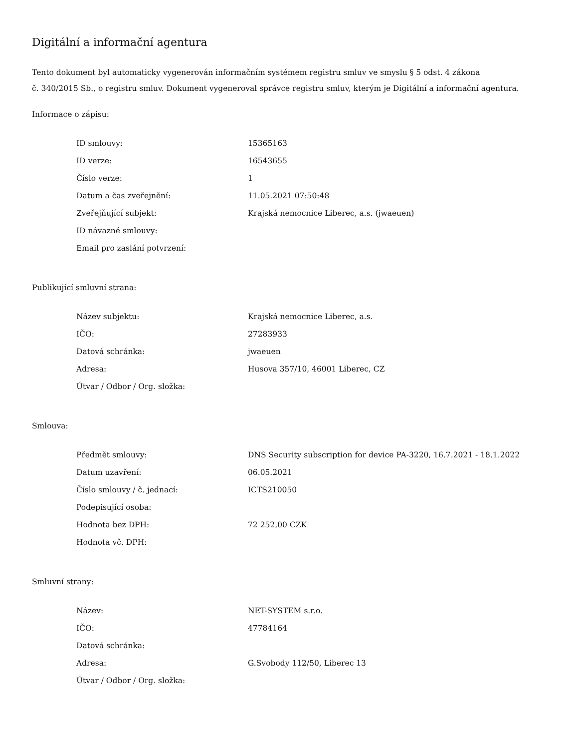Digitální a informační agentura
Tento dokument byl automaticky vygenerován informačním systémem registru smluv ve smyslu § 5 odst. 4 zákona
č. 340/2015 Sb., o registru smluv. Dokument vygeneroval správce registru smluv, kterým je Digitální a informační agentura.
Informace o zápisu:
| ID smlouvy: | 15365163 |
| ID verze: | 16543655 |
| Číslo verze: | 1 |
| Datum a čas zveřejnění: | 11.05.2021 07:50:48 |
| Zveřejňující subjekt: | Krajská nemocnice Liberec, a.s. (jwaeuen) |
| ID návazné smlouvy: | |
| Email pro zaslání potvrzení: | |
Publikující smluvní strana:
| Název subjektu: | Krajská nemocnice Liberec, a.s. |
| IČO: | 27283933 |
| Datová schránka: | jwaeuen |
| Adresa: | Husova 357/10, 46001 Liberec, CZ |
| Útvar / Odbor / Org. složka: | |
Smlouva:
| Předmět smlouvy: | DNS Security subscription for device PA-3220, 16.7.2021 - 18.1.2022 |
| Datum uzavření: | 06.05.2021 |
| Číslo smlouvy / č. jednací: | ICTS210050 |
| Podepisující osoba: | |
| Hodnota bez DPH: | 72 252,00 CZK |
| Hodnota vč. DPH: | |
Smluvní strany:
| Název: | NET-SYSTEM s.r.o. |
| IČO: | 47784164 |
| Datová schránka: | |
| Adresa: | G.Svobody 112/50, Liberec 13 |
| Útvar / Odbor / Org. složka: | |